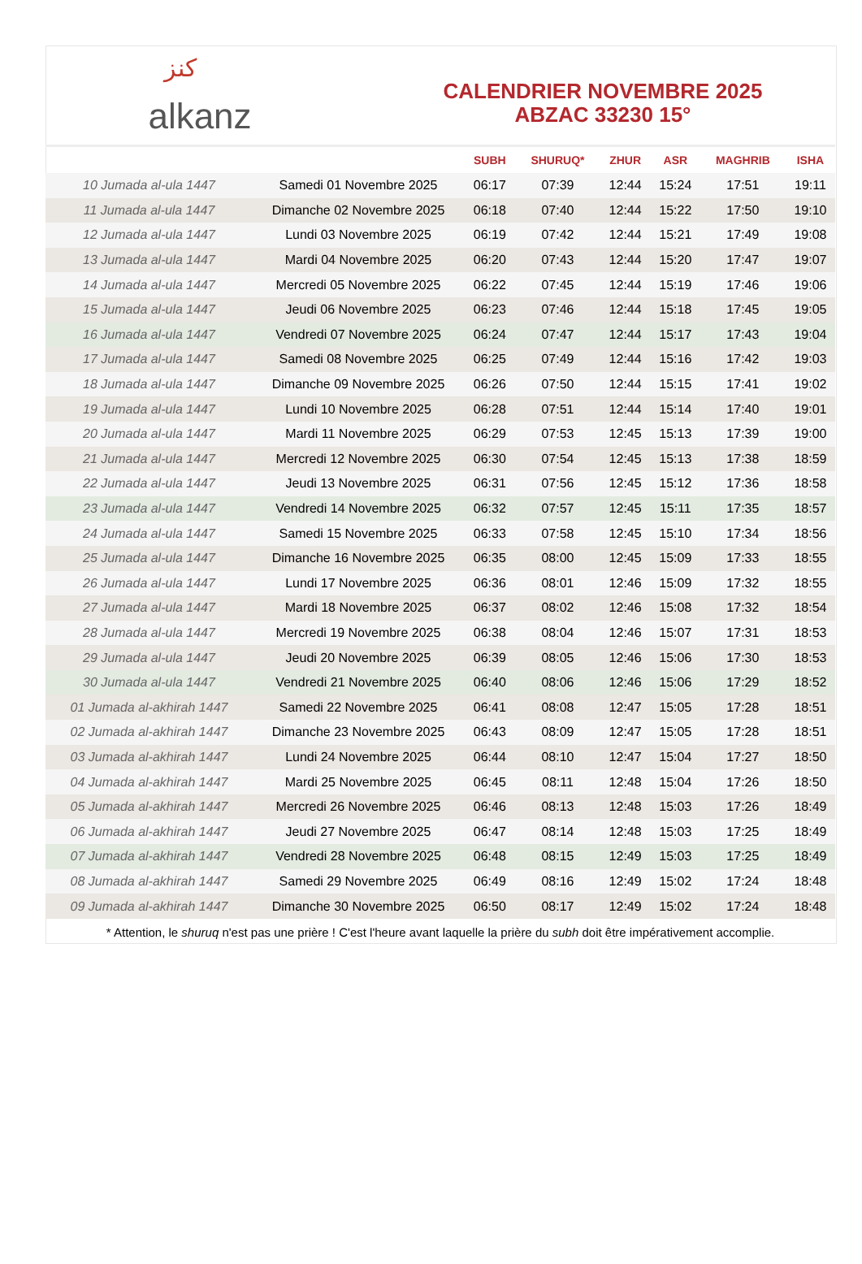ﻛﻨﺰ alkanz
CALENDRIER NOVEMBRE 2025
ABZAC 33230 15°
| | | SUBH | SHURUQ* | ZHUR | ASR | MAGHRIB | ISHA |
| --- | --- | --- | --- | --- | --- | --- | --- |
| 10 Jumada al-ula 1447 | Samedi 01 Novembre 2025 | 06:17 | 07:39 | 12:44 | 15:24 | 17:51 | 19:11 |
| 11 Jumada al-ula 1447 | Dimanche 02 Novembre 2025 | 06:18 | 07:40 | 12:44 | 15:22 | 17:50 | 19:10 |
| 12 Jumada al-ula 1447 | Lundi 03 Novembre 2025 | 06:19 | 07:42 | 12:44 | 15:21 | 17:49 | 19:08 |
| 13 Jumada al-ula 1447 | Mardi 04 Novembre 2025 | 06:20 | 07:43 | 12:44 | 15:20 | 17:47 | 19:07 |
| 14 Jumada al-ula 1447 | Mercredi 05 Novembre 2025 | 06:22 | 07:45 | 12:44 | 15:19 | 17:46 | 19:06 |
| 15 Jumada al-ula 1447 | Jeudi 06 Novembre 2025 | 06:23 | 07:46 | 12:44 | 15:18 | 17:45 | 19:05 |
| 16 Jumada al-ula 1447 | Vendredi 07 Novembre 2025 | 06:24 | 07:47 | 12:44 | 15:17 | 17:43 | 19:04 |
| 17 Jumada al-ula 1447 | Samedi 08 Novembre 2025 | 06:25 | 07:49 | 12:44 | 15:16 | 17:42 | 19:03 |
| 18 Jumada al-ula 1447 | Dimanche 09 Novembre 2025 | 06:26 | 07:50 | 12:44 | 15:15 | 17:41 | 19:02 |
| 19 Jumada al-ula 1447 | Lundi 10 Novembre 2025 | 06:28 | 07:51 | 12:44 | 15:14 | 17:40 | 19:01 |
| 20 Jumada al-ula 1447 | Mardi 11 Novembre 2025 | 06:29 | 07:53 | 12:45 | 15:13 | 17:39 | 19:00 |
| 21 Jumada al-ula 1447 | Mercredi 12 Novembre 2025 | 06:30 | 07:54 | 12:45 | 15:13 | 17:38 | 18:59 |
| 22 Jumada al-ula 1447 | Jeudi 13 Novembre 2025 | 06:31 | 07:56 | 12:45 | 15:12 | 17:36 | 18:58 |
| 23 Jumada al-ula 1447 | Vendredi 14 Novembre 2025 | 06:32 | 07:57 | 12:45 | 15:11 | 17:35 | 18:57 |
| 24 Jumada al-ula 1447 | Samedi 15 Novembre 2025 | 06:33 | 07:58 | 12:45 | 15:10 | 17:34 | 18:56 |
| 25 Jumada al-ula 1447 | Dimanche 16 Novembre 2025 | 06:35 | 08:00 | 12:45 | 15:09 | 17:33 | 18:55 |
| 26 Jumada al-ula 1447 | Lundi 17 Novembre 2025 | 06:36 | 08:01 | 12:46 | 15:09 | 17:32 | 18:55 |
| 27 Jumada al-ula 1447 | Mardi 18 Novembre 2025 | 06:37 | 08:02 | 12:46 | 15:08 | 17:32 | 18:54 |
| 28 Jumada al-ula 1447 | Mercredi 19 Novembre 2025 | 06:38 | 08:04 | 12:46 | 15:07 | 17:31 | 18:53 |
| 29 Jumada al-ula 1447 | Jeudi 20 Novembre 2025 | 06:39 | 08:05 | 12:46 | 15:06 | 17:30 | 18:53 |
| 30 Jumada al-ula 1447 | Vendredi 21 Novembre 2025 | 06:40 | 08:06 | 12:46 | 15:06 | 17:29 | 18:52 |
| 01 Jumada al-akhirah 1447 | Samedi 22 Novembre 2025 | 06:41 | 08:08 | 12:47 | 15:05 | 17:28 | 18:51 |
| 02 Jumada al-akhirah 1447 | Dimanche 23 Novembre 2025 | 06:43 | 08:09 | 12:47 | 15:05 | 17:28 | 18:51 |
| 03 Jumada al-akhirah 1447 | Lundi 24 Novembre 2025 | 06:44 | 08:10 | 12:47 | 15:04 | 17:27 | 18:50 |
| 04 Jumada al-akhirah 1447 | Mardi 25 Novembre 2025 | 06:45 | 08:11 | 12:48 | 15:04 | 17:26 | 18:50 |
| 05 Jumada al-akhirah 1447 | Mercredi 26 Novembre 2025 | 06:46 | 08:13 | 12:48 | 15:03 | 17:26 | 18:49 |
| 06 Jumada al-akhirah 1447 | Jeudi 27 Novembre 2025 | 06:47 | 08:14 | 12:48 | 15:03 | 17:25 | 18:49 |
| 07 Jumada al-akhirah 1447 | Vendredi 28 Novembre 2025 | 06:48 | 08:15 | 12:49 | 15:03 | 17:25 | 18:49 |
| 08 Jumada al-akhirah 1447 | Samedi 29 Novembre 2025 | 06:49 | 08:16 | 12:49 | 15:02 | 17:24 | 18:48 |
| 09 Jumada al-akhirah 1447 | Dimanche 30 Novembre 2025 | 06:50 | 08:17 | 12:49 | 15:02 | 17:24 | 18:48 |
* Attention, le shuruq n'est pas une prière ! C'est l'heure avant laquelle la prière du subh doit être impérativement accomplie.